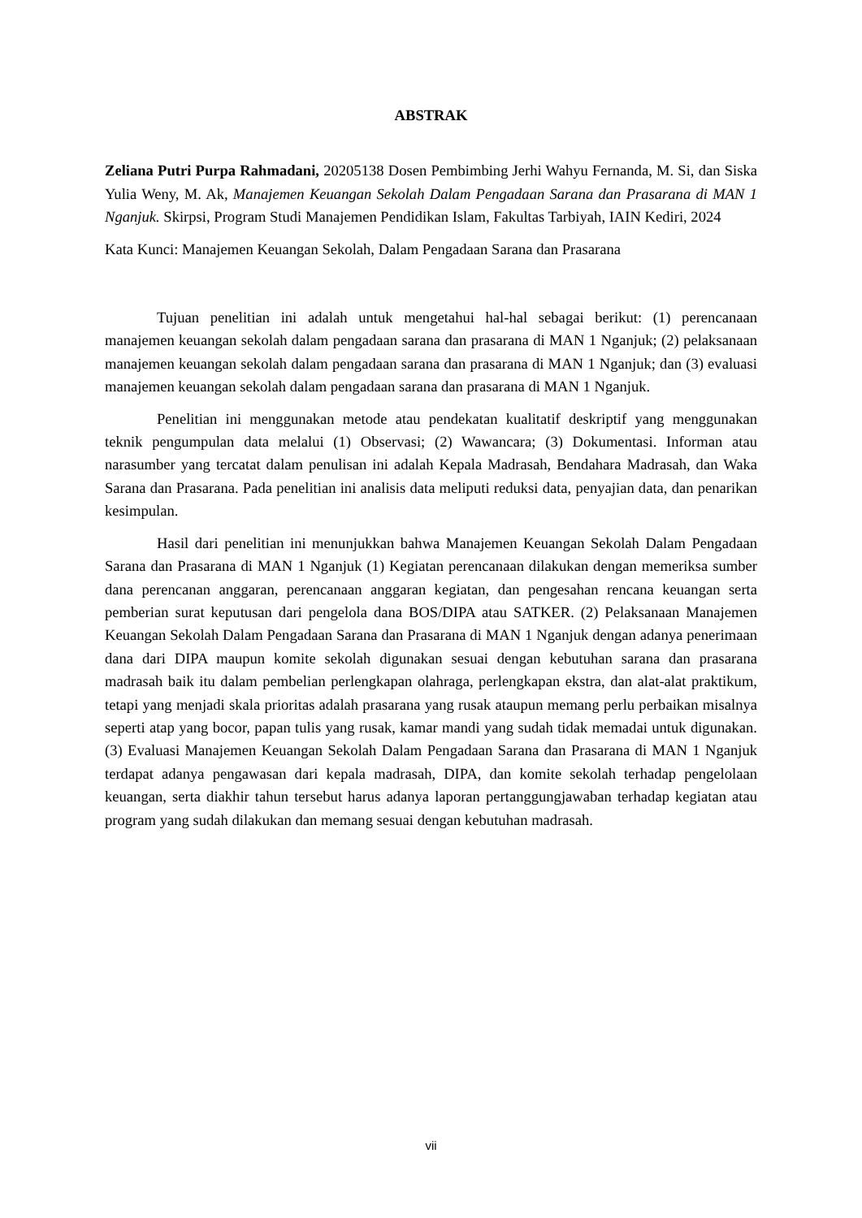ABSTRAK
Zeliana Putri Purpa Rahmadani, 20205138 Dosen Pembimbing Jerhi Wahyu Fernanda, M. Si, dan Siska Yulia Weny, M. Ak, Manajemen Keuangan Sekolah Dalam Pengadaan Sarana dan Prasarana di MAN 1 Nganjuk. Skirpsi, Program Studi Manajemen Pendidikan Islam, Fakultas Tarbiyah, IAIN Kediri, 2024
Kata Kunci: Manajemen Keuangan Sekolah, Dalam Pengadaan Sarana dan Prasarana
Tujuan penelitian ini adalah untuk mengetahui hal-hal sebagai berikut: (1) perencanaan manajemen keuangan sekolah dalam pengadaan sarana dan prasarana di MAN 1 Nganjuk; (2) pelaksanaan manajemen keuangan sekolah dalam pengadaan sarana dan prasarana di MAN 1 Nganjuk; dan (3) evaluasi manajemen keuangan sekolah dalam pengadaan sarana dan prasarana di MAN 1 Nganjuk.
Penelitian ini menggunakan metode atau pendekatan kualitatif deskriptif yang menggunakan teknik pengumpulan data melalui (1) Observasi; (2) Wawancara; (3) Dokumentasi. Informan atau narasumber yang tercatat dalam penulisan ini adalah Kepala Madrasah, Bendahara Madrasah, dan Waka Sarana dan Prasarana. Pada penelitian ini analisis data meliputi reduksi data, penyajian data, dan penarikan kesimpulan.
Hasil dari penelitian ini menunjukkan bahwa Manajemen Keuangan Sekolah Dalam Pengadaan Sarana dan Prasarana di MAN 1 Nganjuk (1) Kegiatan perencanaan dilakukan dengan memeriksa sumber dana perencanan anggaran, perencanaan anggaran kegiatan, dan pengesahan rencana keuangan serta pemberian surat keputusan dari pengelola dana BOS/DIPA atau SATKER. (2) Pelaksanaan Manajemen Keuangan Sekolah Dalam Pengadaan Sarana dan Prasarana di MAN 1 Nganjuk dengan adanya penerimaan dana dari DIPA maupun komite sekolah digunakan sesuai dengan kebutuhan sarana dan prasarana madrasah baik itu dalam pembelian perlengkapan olahraga, perlengkapan ekstra, dan alat-alat praktikum, tetapi yang menjadi skala prioritas adalah prasarana yang rusak ataupun memang perlu perbaikan misalnya seperti atap yang bocor, papan tulis yang rusak, kamar mandi yang sudah tidak memadai untuk digunakan. (3) Evaluasi Manajemen Keuangan Sekolah Dalam Pengadaan Sarana dan Prasarana di MAN 1 Nganjuk terdapat adanya pengawasan dari kepala madrasah, DIPA, dan komite sekolah terhadap pengelolaan keuangan, serta diakhir tahun tersebut harus adanya laporan pertanggungjawaban terhadap kegiatan atau program yang sudah dilakukan dan memang sesuai dengan kebutuhan madrasah.
vii